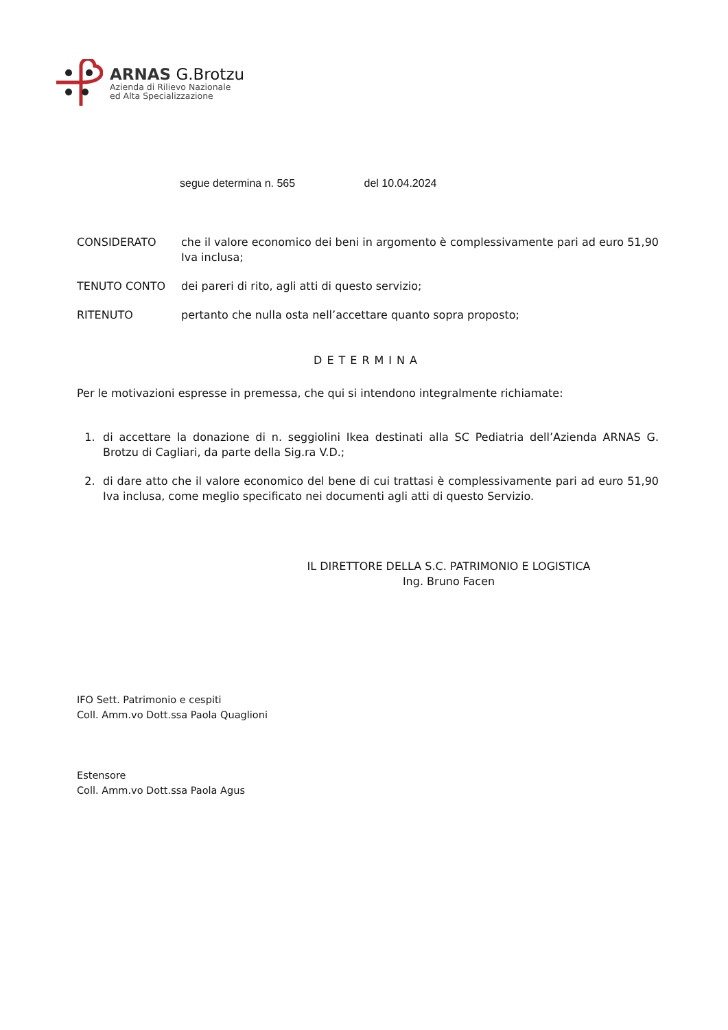ARNAS G.Brotzu
Azienda di Rilievo Nazionale
ed Alta Specializzazione
segue determina n. 565 del 10.04.2024
CONSIDERATO che il valore economico dei beni in argomento è complessivamente pari ad euro 51,90 Iva inclusa;
TENUTO CONTO dei pareri di rito, agli atti di questo servizio;
RITENUTO pertanto che nulla osta nell’accettare quanto sopra proposto;
DETERMINA
Per le motivazioni espresse in premessa, che qui si intendono integralmente richiamate:
1. di accettare la donazione di n. seggiolini Ikea destinati alla SC Pediatria dell’Azienda ARNAS G. Brotzu di Cagliari, da parte della Sig.ra V.D.;
2. di dare atto che il valore economico del bene di cui trattasi è complessivamente pari ad euro 51,90 Iva inclusa, come meglio specificato nei documenti agli atti di questo Servizio.
IL DIRETTORE DELLA S.C. PATRIMONIO E LOGISTICA
Ing. Bruno Facen
IFO Sett. Patrimonio e cespiti
Coll. Amm.vo Dott.ssa Paola Quaglioni
Estensore
Coll. Amm.vo Dott.ssa Paola Agus